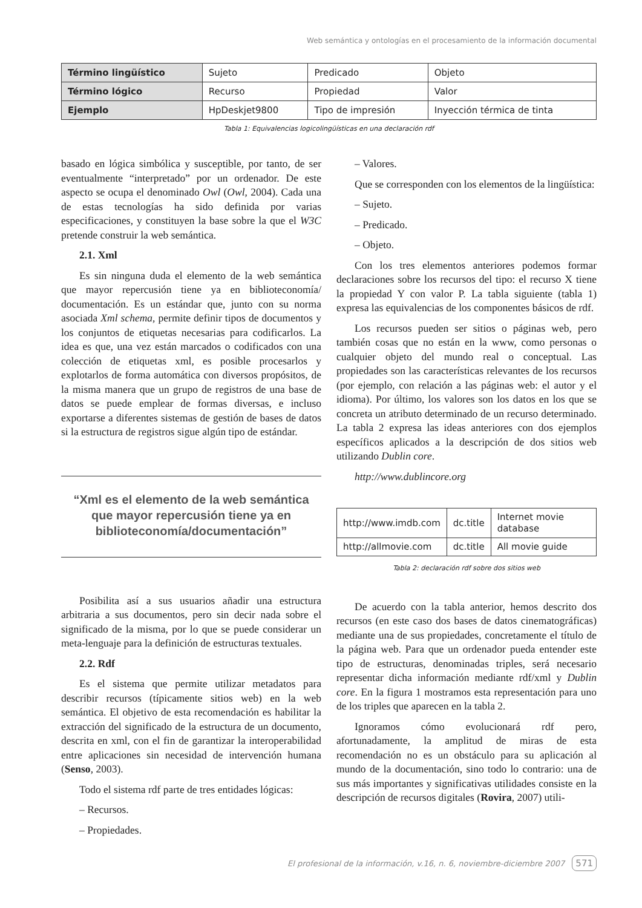Web semántica y ontologías en el procesamiento de la información documental
| Término lingüístico | Sujeto | Predicado | Objeto |
| Término lógico | Recurso | Propiedad | Valor |
| Ejemplo | HpDeskjet9800 | Tipo de impresión | Inyección térmica de tinta |
Tabla 1: Equivalencias logicolingüísticas en una declaración rdf
basado en lógica simbólica y susceptible, por tanto, de ser eventualmente “interpretado” por un ordenador. De este aspecto se ocupa el denominado Owl (Owl, 2004). Cada una de estas tecnologías ha sido definida por varias especificaciones, y constituyen la base sobre la que el W3C pretende construir la web semántica.
2.1. Xml
Es sin ninguna duda el elemento de la web semántica que mayor repercusión tiene ya en biblioteconomía/ documentación. Es un estándar que, junto con su norma asociada Xml schema, permite definir tipos de documentos y los conjuntos de etiquetas necesarias para codificarlos. La idea es que, una vez están marcados o codificados con una colección de etiquetas xml, es posible procesarlos y explotarlos de forma automática con diversos propósitos, de la misma manera que un grupo de registros de una base de datos se puede emplear de formas diversas, e incluso exportarse a diferentes sistemas de gestión de bases de datos si la estructura de registros sigue algún tipo de estándar.
“Xml es el elemento de la web semántica que mayor repercusión tiene ya en biblioteconomía/documentación”
Posibilita así a sus usuarios añadir una estructura arbitraria a sus documentos, pero sin decir nada sobre el significado de la misma, por lo que se puede considerar un meta-lenguaje para la definición de estructuras textuales.
2.2. Rdf
Es el sistema que permite utilizar metadatos para describir recursos (típicamente sitios web) en la web semántica. El objetivo de esta recomendación es habilitar la extracción del significado de la estructura de un documento, descrita en xml, con el fin de garantizar la interoperabilidad entre aplicaciones sin necesidad de intervención humana (Senso, 2003).
Todo el sistema rdf parte de tres entidades lógicas:
– Recursos.
– Propiedades.
– Valores.
Que se corresponden con los elementos de la lingüística:
– Sujeto.
– Predicado.
– Objeto.
Con los tres elementos anteriores podemos formar declaraciones sobre los recursos del tipo: el recurso X tiene la propiedad Y con valor P. La tabla siguiente (tabla 1) expresa las equivalencias de los componentes básicos de rdf.
Los recursos pueden ser sitios o páginas web, pero también cosas que no están en la www, como personas o cualquier objeto del mundo real o conceptual. Las propiedades son las características relevantes de los recursos (por ejemplo, con relación a las páginas web: el autor y el idioma). Por último, los valores son los datos en los que se concreta un atributo determinado de un recurso determinado. La tabla 2 expresa las ideas anteriores con dos ejemplos específicos aplicados a la descripción de dos sitios web utilizando Dublin core.
http://www.dublincore.org
| http://www.imdb.com | dc.title | Internet movie database |
| http://allmovie.com | dc.title | All movie guide |
Tabla 2: declaración rdf sobre dos sitios web
De acuerdo con la tabla anterior, hemos descrito dos recursos (en este caso dos bases de datos cinematográficas) mediante una de sus propiedades, concretamente el título de la página web. Para que un ordenador pueda entender este tipo de estructuras, denominadas triples, será necesario representar dicha información mediante rdf/xml y Dublin core. En la figura 1 mostramos esta representación para uno de los triples que aparecen en la tabla 2.
Ignoramos cómo evolucionará rdf pero, afortunadamente, la amplitud de miras de esta recomendación no es un obstáculo para su aplicación al mundo de la documentación, sino todo lo contrario: una de sus más importantes y significativas utilidades consiste en la descripción de recursos digitales (Rovira, 2007) utili-
El profesional de la información, v.16, n. 6, noviembre-diciembre 2007 571